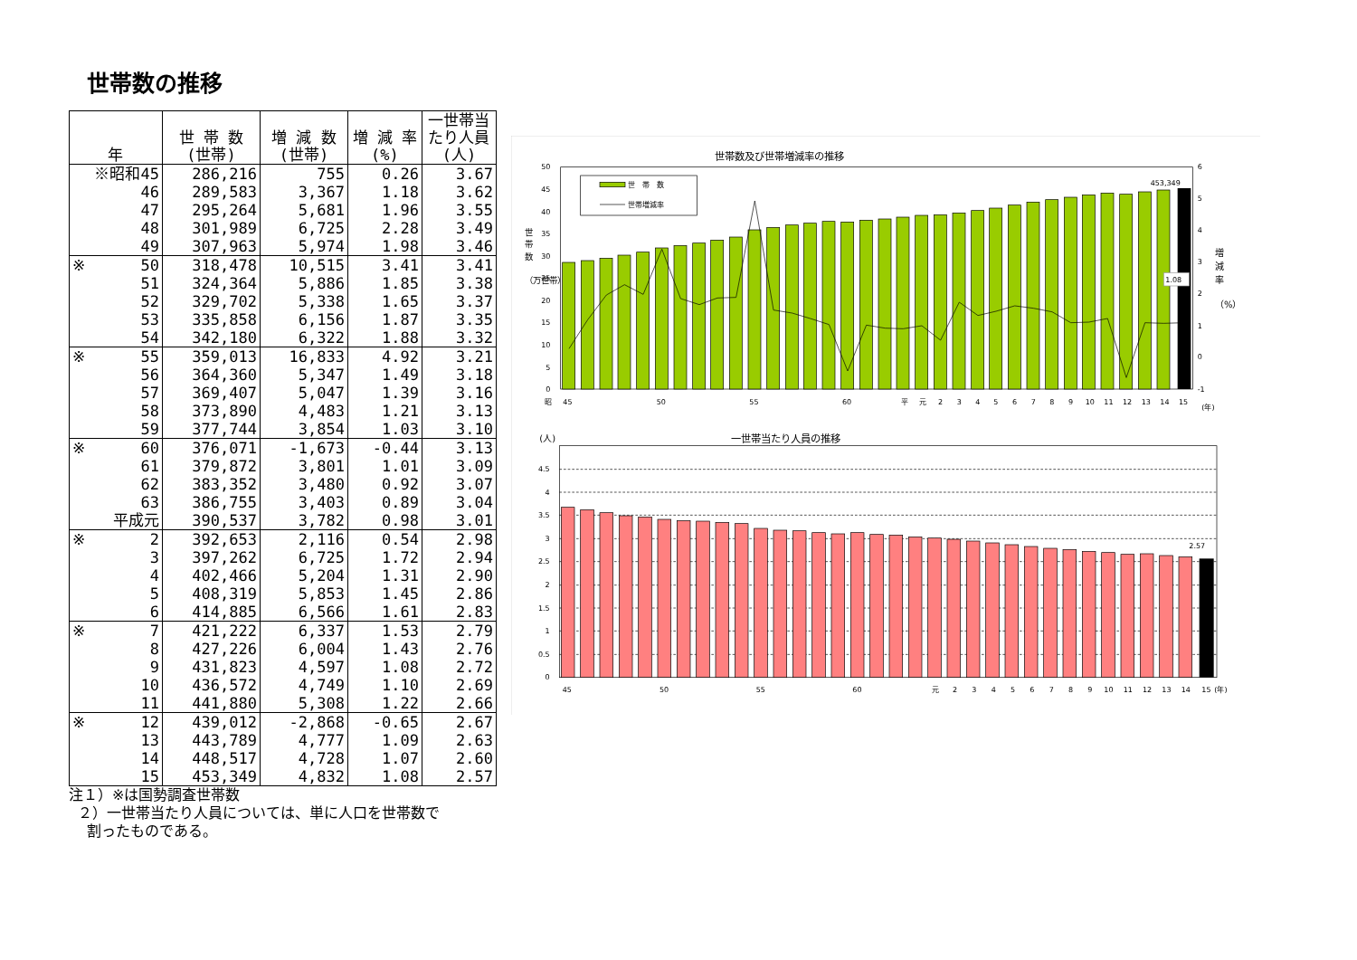世帯数の推移
| 年 | 世 帯 数 (世帯) | 増 減 数 (世帯) | 増 減 率 (%) | 一世帯当 たり人員 (人) |
| --- | --- | --- | --- | --- |
| ※昭和45 | 286,216 | 755 | 0.26 | 3.67 |
| 46 | 289,583 | 3,367 | 1.18 | 3.62 |
| 47 | 295,264 | 5,681 | 1.96 | 3.55 |
| 48 | 301,989 | 6,725 | 2.28 | 3.49 |
| 49 | 307,963 | 5,974 | 1.98 | 3.46 |
| ※ 50 | 318,478 | 10,515 | 3.41 | 3.41 |
| 51 | 324,364 | 5,886 | 1.85 | 3.38 |
| 52 | 329,702 | 5,338 | 1.65 | 3.37 |
| 53 | 335,858 | 6,156 | 1.87 | 3.35 |
| 54 | 342,180 | 6,322 | 1.88 | 3.32 |
| ※ 55 | 359,013 | 16,833 | 4.92 | 3.21 |
| 56 | 364,360 | 5,347 | 1.49 | 3.18 |
| 57 | 369,407 | 5,047 | 1.39 | 3.16 |
| 58 | 373,890 | 4,483 | 1.21 | 3.13 |
| 59 | 377,744 | 3,854 | 1.03 | 3.10 |
| ※ 60 | 376,071 | -1,673 | -0.44 | 3.13 |
| 61 | 379,872 | 3,801 | 1.01 | 3.09 |
| 62 | 383,352 | 3,480 | 0.92 | 3.07 |
| 63 | 386,755 | 3,403 | 0.89 | 3.04 |
| 平成元 | 390,537 | 3,782 | 0.98 | 3.01 |
| ※ 2 | 392,653 | 2,116 | 0.54 | 2.98 |
| 3 | 397,262 | 6,725 | 1.72 | 2.94 |
| 4 | 402,466 | 5,204 | 1.31 | 2.90 |
| 5 | 408,319 | 5,853 | 1.45 | 2.86 |
| 6 | 414,885 | 6,566 | 1.61 | 2.83 |
| ※ 7 | 421,222 | 6,337 | 1.53 | 2.79 |
| 8 | 427,226 | 6,004 | 1.43 | 2.76 |
| 9 | 431,823 | 4,597 | 1.08 | 2.72 |
| 10 | 436,572 | 4,749 | 1.10 | 2.69 |
| 11 | 441,880 | 5,308 | 1.22 | 2.66 |
| ※ 12 | 439,012 | -2,868 | -0.65 | 2.67 |
| 13 | 443,789 | 4,777 | 1.09 | 2.63 |
| 14 | 448,517 | 4,728 | 1.07 | 2.60 |
| 15 | 453,349 | 4,832 | 1.08 | 2.57 |
注１）※は国勢調査世帯数
２）一世帯当たり人員については、単に人口を世帯数で
割ったものである。
世帯数及び世帯増減率の推移
50
45
40
35
30
25
20
15
10
5
0
6
5
4
3
2
1
0
-1
世
帯
数
（万世帯）
増
減
率
（%）
世　帯　数
世帯増減率
453,349
1.08
昭
45
50
55
60
平
元
2
3
4
5
6
7
8
9
10
11
12
13
14
15
(年)
(人)
一世帯当たり人員の推移
4.5
4
3.5
3
2.5
2
1.5
1
0.5
0
2.57
45
50
55
60
元
2
3
4
5
6
7
8
9
10
11
12
13
14
15
(年)